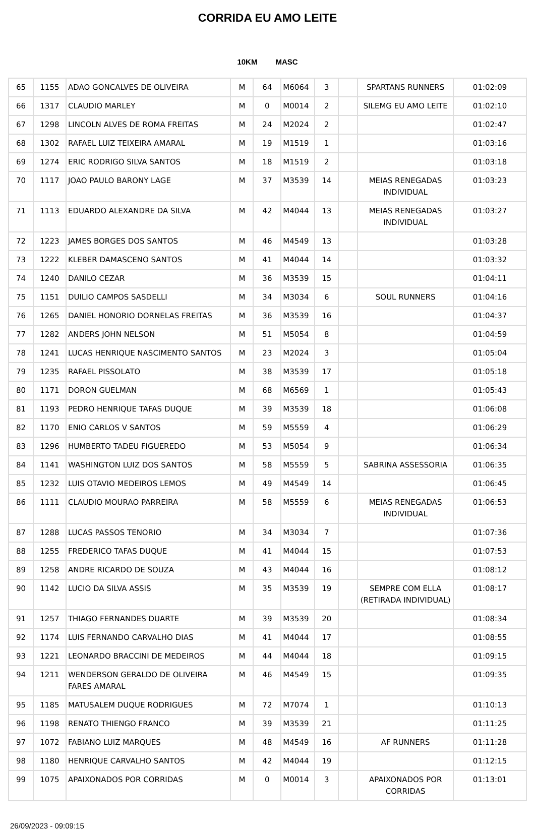CORRIDA EU AMO LEITE
10KM MASC
| 65 | 1155 | ADAO GONCALVES DE OLIVEIRA | M | 64 | M6064 | 3 | | SPARTANS RUNNERS | 01:02:09 |
| 66 | 1317 | CLAUDIO MARLEY | M | 0 | M0014 | 2 | | SILEMG EU AMO LEITE | 01:02:10 |
| 67 | 1298 | LINCOLN ALVES DE ROMA FREITAS | M | 24 | M2024 | 2 | | | 01:02:47 |
| 68 | 1302 | RAFAEL LUIZ TEIXEIRA AMARAL | M | 19 | M1519 | 1 | | | 01:03:16 |
| 69 | 1274 | ERIC RODRIGO SILVA SANTOS | M | 18 | M1519 | 2 | | | 01:03:18 |
| 70 | 1117 | JOAO PAULO BARONY LAGE | M | 37 | M3539 | 14 | | MEIAS RENEGADAS INDIVIDUAL | 01:03:23 |
| 71 | 1113 | EDUARDO ALEXANDRE DA SILVA | M | 42 | M4044 | 13 | | MEIAS RENEGADAS INDIVIDUAL | 01:03:27 |
| 72 | 1223 | JAMES BORGES DOS SANTOS | M | 46 | M4549 | 13 | | | 01:03:28 |
| 73 | 1222 | KLEBER DAMASCENO SANTOS | M | 41 | M4044 | 14 | | | 01:03:32 |
| 74 | 1240 | DANILO CEZAR | M | 36 | M3539 | 15 | | | 01:04:11 |
| 75 | 1151 | DUILIO CAMPOS SASDELLI | M | 34 | M3034 | 6 | | SOUL RUNNERS | 01:04:16 |
| 76 | 1265 | DANIEL HONORIO DORNELAS FREITAS | M | 36 | M3539 | 16 | | | 01:04:37 |
| 77 | 1282 | ANDERS JOHN NELSON | M | 51 | M5054 | 8 | | | 01:04:59 |
| 78 | 1241 | LUCAS HENRIQUE NASCIMENTO SANTOS | M | 23 | M2024 | 3 | | | 01:05:04 |
| 79 | 1235 | RAFAEL PISSOLATO | M | 38 | M3539 | 17 | | | 01:05:18 |
| 80 | 1171 | DORON GUELMAN | M | 68 | M6569 | 1 | | | 01:05:43 |
| 81 | 1193 | PEDRO HENRIQUE TAFAS DUQUE | M | 39 | M3539 | 18 | | | 01:06:08 |
| 82 | 1170 | ENIO CARLOS V SANTOS | M | 59 | M5559 | 4 | | | 01:06:29 |
| 83 | 1296 | HUMBERTO TADEU FIGUEREDO | M | 53 | M5054 | 9 | | | 01:06:34 |
| 84 | 1141 | WASHINGTON LUIZ DOS SANTOS | M | 58 | M5559 | 5 | | SABRINA ASSESSORIA | 01:06:35 |
| 85 | 1232 | LUIS OTAVIO MEDEIROS LEMOS | M | 49 | M4549 | 14 | | | 01:06:45 |
| 86 | 1111 | CLAUDIO MOURAO PARREIRA | M | 58 | M5559 | 6 | | MEIAS RENEGADAS INDIVIDUAL | 01:06:53 |
| 87 | 1288 | LUCAS PASSOS TENORIO | M | 34 | M3034 | 7 | | | 01:07:36 |
| 88 | 1255 | FREDERICO TAFAS DUQUE | M | 41 | M4044 | 15 | | | 01:07:53 |
| 89 | 1258 | ANDRE RICARDO DE SOUZA | M | 43 | M4044 | 16 | | | 01:08:12 |
| 90 | 1142 | LUCIO DA SILVA ASSIS | M | 35 | M3539 | 19 | | SEMPRE COM ELLA (RETIRADA INDIVIDUAL) | 01:08:17 |
| 91 | 1257 | THIAGO FERNANDES DUARTE | M | 39 | M3539 | 20 | | | 01:08:34 |
| 92 | 1174 | LUIS FERNANDO CARVALHO DIAS | M | 41 | M4044 | 17 | | | 01:08:55 |
| 93 | 1221 | LEONARDO BRACCINI DE MEDEIROS | M | 44 | M4044 | 18 | | | 01:09:15 |
| 94 | 1211 | WENDERSON GERALDO DE OLIVEIRA FARES AMARAL | M | 46 | M4549 | 15 | | | 01:09:35 |
| 95 | 1185 | MATUSALEM DUQUE RODRIGUES | M | 72 | M7074 | 1 | | | 01:10:13 |
| 96 | 1198 | RENATO THIENGO FRANCO | M | 39 | M3539 | 21 | | | 01:11:25 |
| 97 | 1072 | FABIANO LUIZ MARQUES | M | 48 | M4549 | 16 | | AF RUNNERS | 01:11:28 |
| 98 | 1180 | HENRIQUE CARVALHO SANTOS | M | 42 | M4044 | 19 | | | 01:12:15 |
| 99 | 1075 | APAIXONADOS POR CORRIDAS | M | 0 | M0014 | 3 | | APAIXONADOS POR CORRIDAS | 01:13:01 |
26/09/2023 - 09:09:15